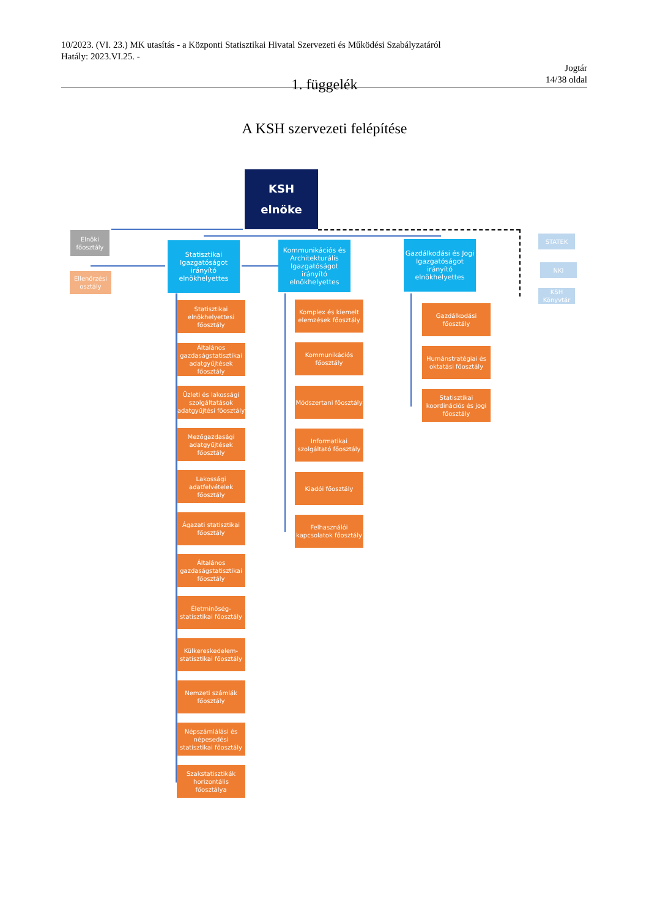10/2023. (VI. 23.) MK utasítás - a Központi Statisztikai Hivatal Szervezeti és Működési Szabályzatáról
Hatály: 2023.VI.25. -
Jogtár
14/38 oldal
1. függelék
A KSH szervezeti felépítése
KSH
elnöke
Elnöki főosztály
Ellenőrzési osztály
Statisztikai Igazgatóságot irányító elnökhelyettes
Kommunikációs és Architekturális Igazgatóságot irányító elnökhelyettes
Gazdálkodási és Jogi Igazgatóságot irányító elnökhelyettes
STATEK
NKI
KSH Könyvtár
Statisztikai elnökhelyettesi főosztály
Általános gazdaságstatisztikai adatgyűjtések főosztály
Üzleti és lakossági szolgáltatások adatgyűjtési főosztály
Mezőgazdasági adatgyűjtések főosztály
Lakossági adatfelvételek főosztály
Ágazati statisztikai főosztály
Általános gazdaságstatisztikai főosztály
Életminőség-statisztikai főosztály
Külkereskedelem-statisztikai főosztály
Nemzeti számlák főosztály
Népszámlálási és népesedési statisztikai főosztály
Szakstatisztikák horizontális főosztálya
Komplex és kiemelt elemzések főosztály
Kommunikációs főosztály
Módszertani főosztály
Informatikai szolgáltató főosztály
Kiadói főosztály
Felhasználói kapcsolatok főosztály
Gazdálkodási főosztály
Humánstratégiai és oktatási főosztály
Statisztikai koordinációs és jogi főosztály